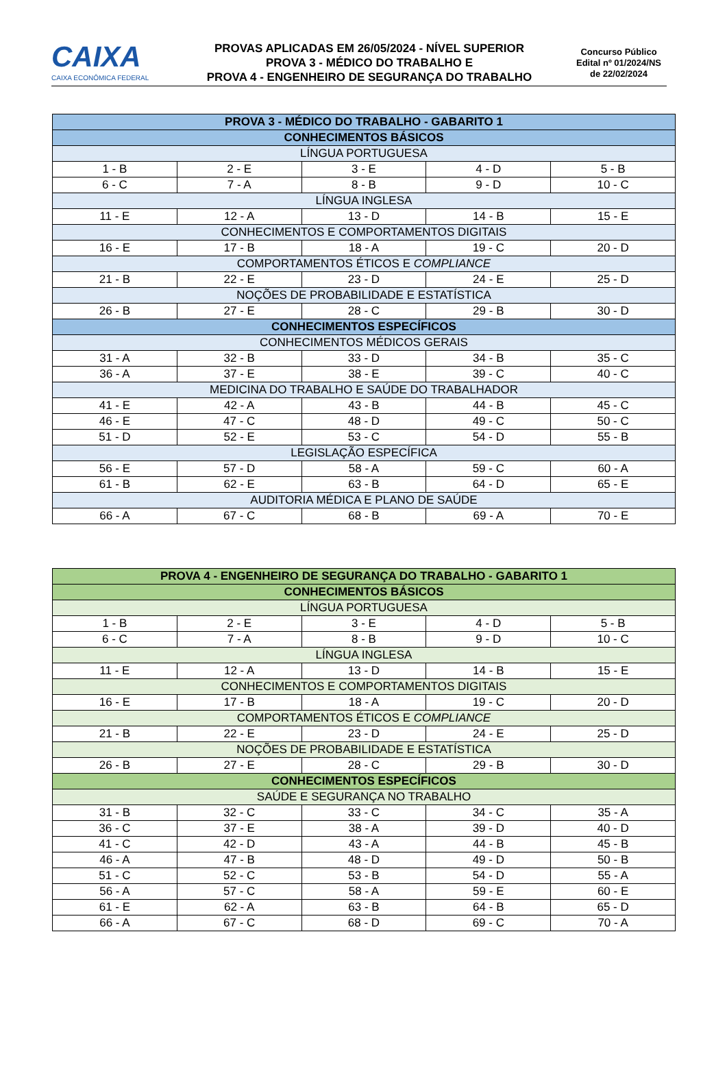CAIXA
CAIXA ECONÔMICA FEDERAL
PROVAS APLICADAS EM 26/05/2024 - NÍVEL SUPERIOR
PROVA 3 - MÉDICO DO TRABALHO E
PROVA 4 - ENGENHEIRO DE SEGURANÇA DO TRABALHO
Concurso Público
Edital nº 01/2024/NS
de 22/02/2024
| PROVA 3 - MÉDICO DO TRABALHO - GABARITO 1 | | | | |
| --- | --- | --- | --- | --- |
| CONHECIMENTOS BÁSICOS | | | | |
| LÍNGUA PORTUGUESA | | | | |
| 1 - B | 2 - E | 3 - E | 4 - D | 5 - B |
| 6 - C | 7 - A | 8 - B | 9 - D | 10 - C |
| LÍNGUA INGLESA | | | | |
| 11 - E | 12 - A | 13 - D | 14 - B | 15 - E |
| CONHECIMENTOS E COMPORTAMENTOS DIGITAIS | | | | |
| 16 - E | 17 - B | 18 - A | 19 - C | 20 - D |
| COMPORTAMENTOS ÉTICOS E COMPLIANCE | | | | |
| 21 - B | 22 - E | 23 - D | 24 - E | 25 - D |
| NOÇÕES DE PROBABILIDADE E ESTATÍSTICA | | | | |
| 26 - B | 27 - E | 28 - C | 29 - B | 30 - D |
| CONHECIMENTOS ESPECÍFICOS | | | | |
| CONHECIMENTOS MÉDICOS GERAIS | | | | |
| 31 - A | 32 - B | 33 - D | 34 - B | 35 - C |
| 36 - A | 37 - E | 38 - E | 39 - C | 40 - C |
| MEDICINA DO TRABALHO E SAÚDE DO TRABALHADOR | | | | |
| 41 - E | 42 - A | 43 - B | 44 - B | 45 - C |
| 46 - E | 47 - C | 48 - D | 49 - C | 50 - C |
| 51 - D | 52 - E | 53 - C | 54 - D | 55 - B |
| LEGISLAÇÃO ESPECÍFICA | | | | |
| 56 - E | 57 - D | 58 - A | 59 - C | 60 - A |
| 61 - B | 62 - E | 63 - B | 64 - D | 65 - E |
| AUDITORIA MÉDICA E PLANO DE SAÚDE | | | | |
| 66 - A | 67 - C | 68 - B | 69 - A | 70 - E |
| PROVA 4 - ENGENHEIRO DE SEGURANÇA DO TRABALHO - GABARITO 1 | | | | |
| --- | --- | --- | --- | --- |
| CONHECIMENTOS BÁSICOS | | | | |
| LÍNGUA PORTUGUESA | | | | |
| 1 - B | 2 - E | 3 - E | 4 - D | 5 - B |
| 6 - C | 7 - A | 8 - B | 9 - D | 10 - C |
| LÍNGUA INGLESA | | | | |
| 11 - E | 12 - A | 13 - D | 14 - B | 15 - E |
| CONHECIMENTOS E COMPORTAMENTOS DIGITAIS | | | | |
| 16 - E | 17 - B | 18 - A | 19 - C | 20 - D |
| COMPORTAMENTOS ÉTICOS E COMPLIANCE | | | | |
| 21 - B | 22 - E | 23 - D | 24 - E | 25 - D |
| NOÇÕES DE PROBABILIDADE E ESTATÍSTICA | | | | |
| 26 - B | 27 - E | 28 - C | 29 - B | 30 - D |
| CONHECIMENTOS ESPECÍFICOS | | | | |
| SAÚDE E SEGURANÇA NO TRABALHO | | | | |
| 31 - B | 32 - C | 33 - C | 34 - C | 35 - A |
| 36 - C | 37 - E | 38 - A | 39 - D | 40 - D |
| 41 - C | 42 - D | 43 - A | 44 - B | 45 - B |
| 46 - A | 47 - B | 48 - D | 49 - D | 50 - B |
| 51 - C | 52 - C | 53 - B | 54 - D | 55 - A |
| 56 - A | 57 - C | 58 - A | 59 - E | 60 - E |
| 61 - E | 62 - A | 63 - B | 64 - B | 65 - D |
| 66 - A | 67 - C | 68 - D | 69 - C | 70 - A |